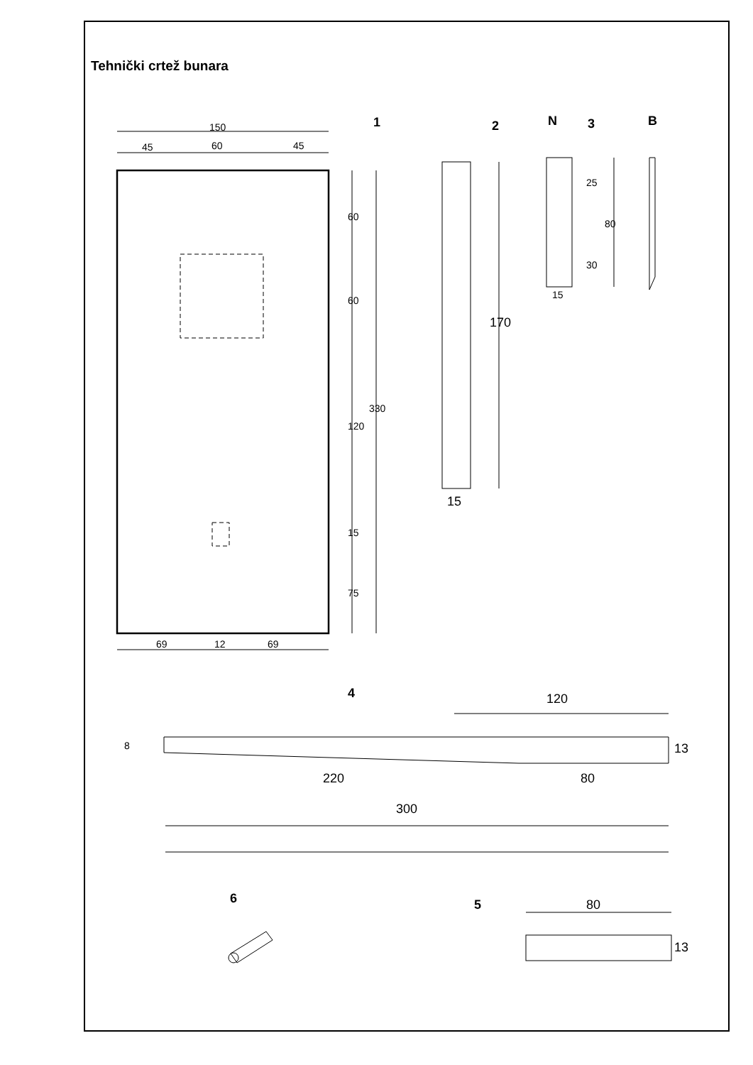Tehnički crtež bunara
1
2
N
3
B
4
5
6
150
45
60
45
60
60
120
330
15
75
69
12
69
170
15
25
80
30
15
120
8
13
220
80
300
80
13